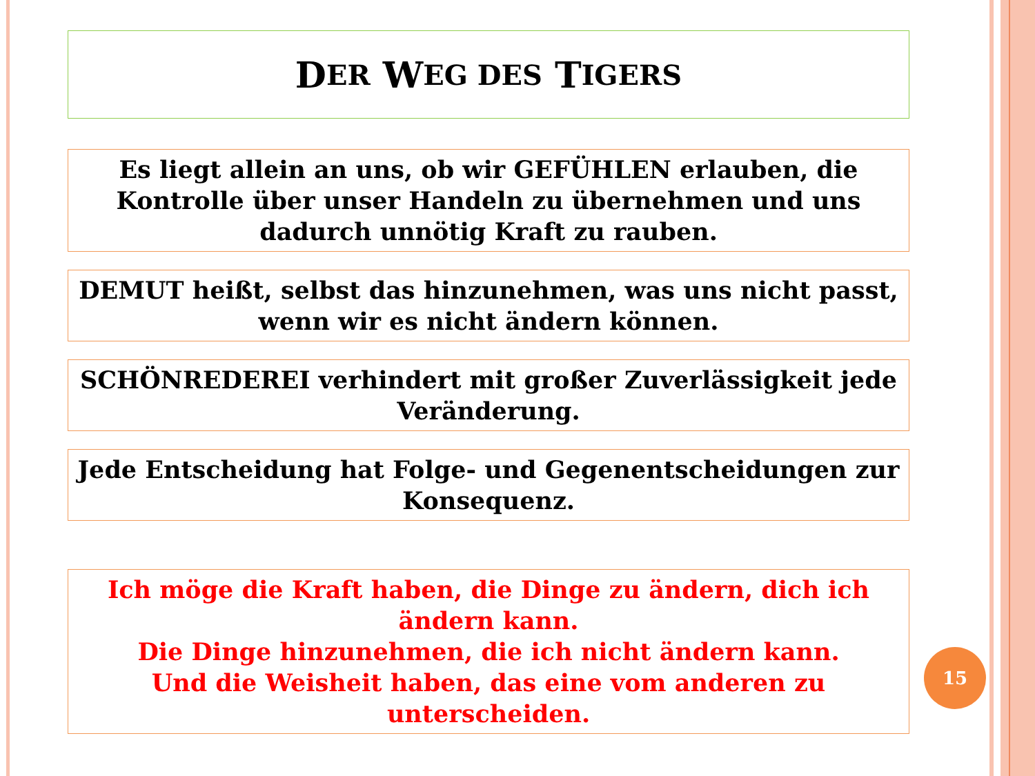D ER W EG DES T IGERS
Es liegt allein an uns, ob wir GEFÜHLEN erlauben, die Kontrolle über unser Handeln zu übernehmen und uns dadurch unnötig Kraft zu rauben.
DEMUT heißt, selbst das hinzunehmen, was uns nicht passt, wenn wir es nicht ändern können.
SCHÖNREDEREI verhindert mit großer Zuverlässigkeit jede Veränderung.
Jede Entscheidung hat Folge- und Gegenentscheidungen zur Konsequenz.
Ich möge die Kraft haben, die Dinge zu ändern, dich ich ändern kann.
Die Dinge hinzunehmen, die ich nicht ändern kann.
Und die Weisheit haben, das eine vom anderen zu unterscheiden.
15